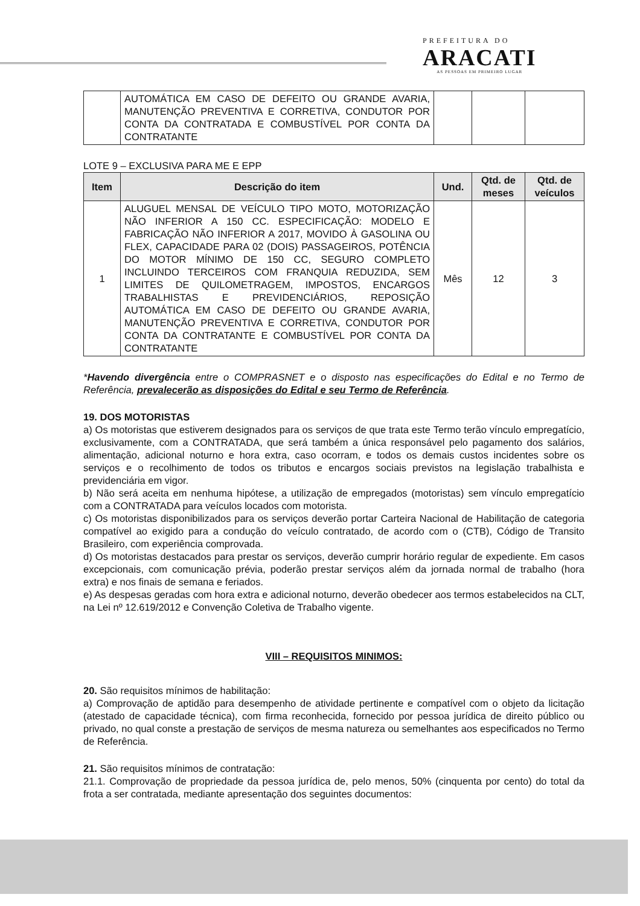PREFEITURA DO
ARACATI
AS PESSOAS EM PRIMEIRO LUGAR
| | AUTOMÁTICA EM CASO DE DEFEITO OU GRANDE AVARIA, MANUTENÇÃO PREVENTIVA E CORRETIVA, CONDUTOR POR CONTA DA CONTRATADA E COMBUSTÍVEL POR CONTA DA CONTRATANTE | | | |
LOTE 9 – EXCLUSIVA PARA ME E EPP
| Item | Descrição do item | Und. | Qtd. de meses | Qtd. de veículos |
| --- | --- | --- | --- | --- |
| 1 | ALUGUEL MENSAL DE VEÍCULO TIPO MOTO, MOTORIZAÇÃO NÃO INFERIOR A 150 CC. ESPECIFICAÇÃO: MODELO E FABRICAÇÃO NÃO INFERIOR A 2017, MOVIDO À GASOLINA OU FLEX, CAPACIDADE PARA 02 (DOIS) PASSAGEIROS, POTÊNCIA DO MOTOR MÍNIMO DE 150 CC, SEGURO COMPLETO INCLUINDO TERCEIROS COM FRANQUIA REDUZIDA, SEM LIMITES DE QUILOMETRAGEM, IMPOSTOS, ENCARGOS TRABALHISTAS E PREVIDENCIÁRIOS, REPOSIÇÃO AUTOMÁTICA EM CASO DE DEFEITO OU GRANDE AVARIA, MANUTENÇÃO PREVENTIVA E CORRETIVA, CONDUTOR POR CONTA DA CONTRATANTE E COMBUSTÍVEL POR CONTA DA CONTRATANTE | Mês | 12 | 3 |
*Havendo divergência entre o COMPRASNET e o disposto nas especificações do Edital e no Termo de Referência, prevalecerão as disposições do Edital e seu Termo de Referência.
19. DOS MOTORISTAS
a) Os motoristas que estiverem designados para os serviços de que trata este Termo terão vínculo empregatício, exclusivamente, com a CONTRATADA, que será também a única responsável pelo pagamento dos salários, alimentação, adicional noturno e hora extra, caso ocorram, e todos os demais custos incidentes sobre os serviços e o recolhimento de todos os tributos e encargos sociais previstos na legislação trabalhista e previdenciária em vigor.
b) Não será aceita em nenhuma hipótese, a utilização de empregados (motoristas) sem vínculo empregatício com a CONTRATADA para veículos locados com motorista.
c) Os motoristas disponibilizados para os serviços deverão portar Carteira Nacional de Habilitação de categoria compatível ao exigido para a condução do veículo contratado, de acordo com o (CTB), Código de Transito Brasileiro, com experiência comprovada.
d) Os motoristas destacados para prestar os serviços, deverão cumprir horário regular de expediente. Em casos excepcionais, com comunicação prévia, poderão prestar serviços além da jornada normal de trabalho (hora extra) e nos finais de semana e feriados.
e) As despesas geradas com hora extra e adicional noturno, deverão obedecer aos termos estabelecidos na CLT, na Lei nº 12.619/2012 e Convenção Coletiva de Trabalho vigente.
VIII – REQUISITOS MINIMOS:
20. São requisitos mínimos de habilitação:
a) Comprovação de aptidão para desempenho de atividade pertinente e compatível com o objeto da licitação (atestado de capacidade técnica), com firma reconhecida, fornecido por pessoa jurídica de direito público ou privado, no qual conste a prestação de serviços de mesma natureza ou semelhantes aos especificados no Termo de Referência.
21. São requisitos mínimos de contratação:
21.1. Comprovação de propriedade da pessoa jurídica de, pelo menos, 50% (cinquenta por cento) do total da frota a ser contratada, mediante apresentação dos seguintes documentos: